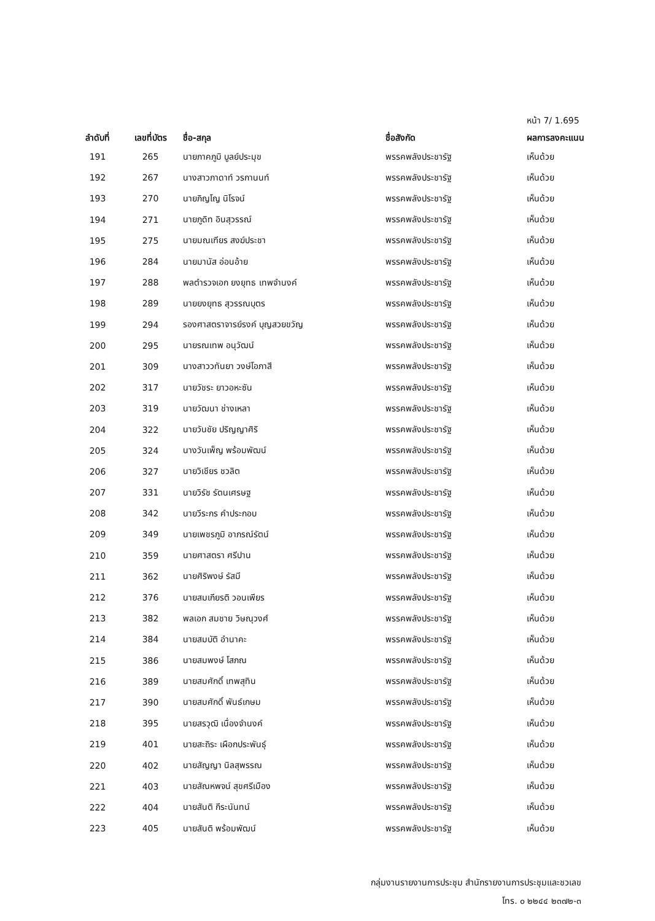หน้า 7/ 1.695
| ลำดับที่ | เลขที่บัตร | ชื่อ-สกุล | ชื่อสังกัด | ผลการลงคะแนน |
| --- | --- | --- | --- | --- |
| 191 | 265 | นายภาคภูมิ บูลย์ประมุข | พรรคพลังประชารัฐ | เห็นด้วย |
| 192 | 267 | นางสาวภาดาท์ วรกานนท์ | พรรคพลังประชารัฐ | เห็นด้วย |
| 193 | 270 | นายภิญโญ นิโรจน์ | พรรคพลังประชารัฐ | เห็นด้วย |
| 194 | 271 | นายภูดิท อินสุวรรณ์ | พรรคพลังประชารัฐ | เห็นด้วย |
| 195 | 275 | นายมณเฑียร สงฆ์ประชา | พรรคพลังประชารัฐ | เห็นด้วย |
| 196 | 284 | นายมานัส อ่อนอ้าย | พรรคพลังประชารัฐ | เห็นด้วย |
| 197 | 288 | พลตำรวจเอก ยงยุทธ เทพจำนงค์ | พรรคพลังประชารัฐ | เห็นด้วย |
| 198 | 289 | นายยงยุทธ สุวรรณบุตร | พรรคพลังประชารัฐ | เห็นด้วย |
| 199 | 294 | รองศาสตราจารย์รงค์ บุญสวยขวัญ | พรรคพลังประชารัฐ | เห็นด้วย |
| 200 | 295 | นายรณเทพ อนุวัฒน์ | พรรคพลังประชารัฐ | เห็นด้วย |
| 201 | 309 | นางสาววทันยา วงษ์โอภาสี | พรรคพลังประชารัฐ | เห็นด้วย |
| 202 | 317 | นายวัชระ ยาวอหะซัน | พรรคพลังประชารัฐ | เห็นด้วย |
| 203 | 319 | นายวัฒนา ช่างเหลา | พรรคพลังประชารัฐ | เห็นด้วย |
| 204 | 322 | นายวันชัย ปริญญาศิริ | พรรคพลังประชารัฐ | เห็นด้วย |
| 205 | 324 | นางวันเพ็ญ พร้อมพัฒน์ | พรรคพลังประชารัฐ | เห็นด้วย |
| 206 | 327 | นายวิเชียร ชวลิต | พรรคพลังประชารัฐ | เห็นด้วย |
| 207 | 331 | นายวิรัช รัตนเศรษฐ | พรรคพลังประชารัฐ | เห็นด้วย |
| 208 | 342 | นายวีระกร คำประกอบ | พรรคพลังประชารัฐ | เห็นด้วย |
| 209 | 349 | นายเพชรภูมิ อาภรณ์รัตน์ | พรรคพลังประชารัฐ | เห็นด้วย |
| 210 | 359 | นายศาสตรา ศรีปาน | พรรคพลังประชารัฐ | เห็นด้วย |
| 211 | 362 | นายศิริพงษ์ รัสมี | พรรคพลังประชารัฐ | เห็นด้วย |
| 212 | 376 | นายสมเกียรติ วอนเพียร | พรรคพลังประชารัฐ | เห็นด้วย |
| 213 | 382 | พลเอก สมชาย วิษณุวงศ์ | พรรคพลังประชารัฐ | เห็นด้วย |
| 214 | 384 | นายสมบัติ อำนาคะ | พรรคพลังประชารัฐ | เห็นด้วย |
| 215 | 386 | นายสมพงษ์ โสภณ | พรรคพลังประชารัฐ | เห็นด้วย |
| 216 | 389 | นายสมศักดิ์ เทพสุทิน | พรรคพลังประชารัฐ | เห็นด้วย |
| 217 | 390 | นายสมศักดิ์ พันธ์เกษม | พรรคพลังประชารัฐ | เห็นด้วย |
| 218 | 395 | นายสรวุฒิ เนื่องจำนงค์ | พรรคพลังประชารัฐ | เห็นด้วย |
| 219 | 401 | นายสะถิระ เผือกประพันธุ์ | พรรคพลังประชารัฐ | เห็นด้วย |
| 220 | 402 | นายสัญญา นิลสุพรรณ | พรรคพลังประชารัฐ | เห็นด้วย |
| 221 | 403 | นายสัณหพจน์ สุขศรีเมือง | พรรคพลังประชารัฐ | เห็นด้วย |
| 222 | 404 | นายสันติ กีระนันทน์ | พรรคพลังประชารัฐ | เห็นด้วย |
| 223 | 405 | นายสันติ พร้อมพัฒน์ | พรรคพลังประชารัฐ | เห็นด้วย |
กลุ่มงานรายงานการประชุม สำนักรายงานการประชุมและชวเลข
โทร. ๐ ๒๒๔๔ ๒๓๗๒-๓